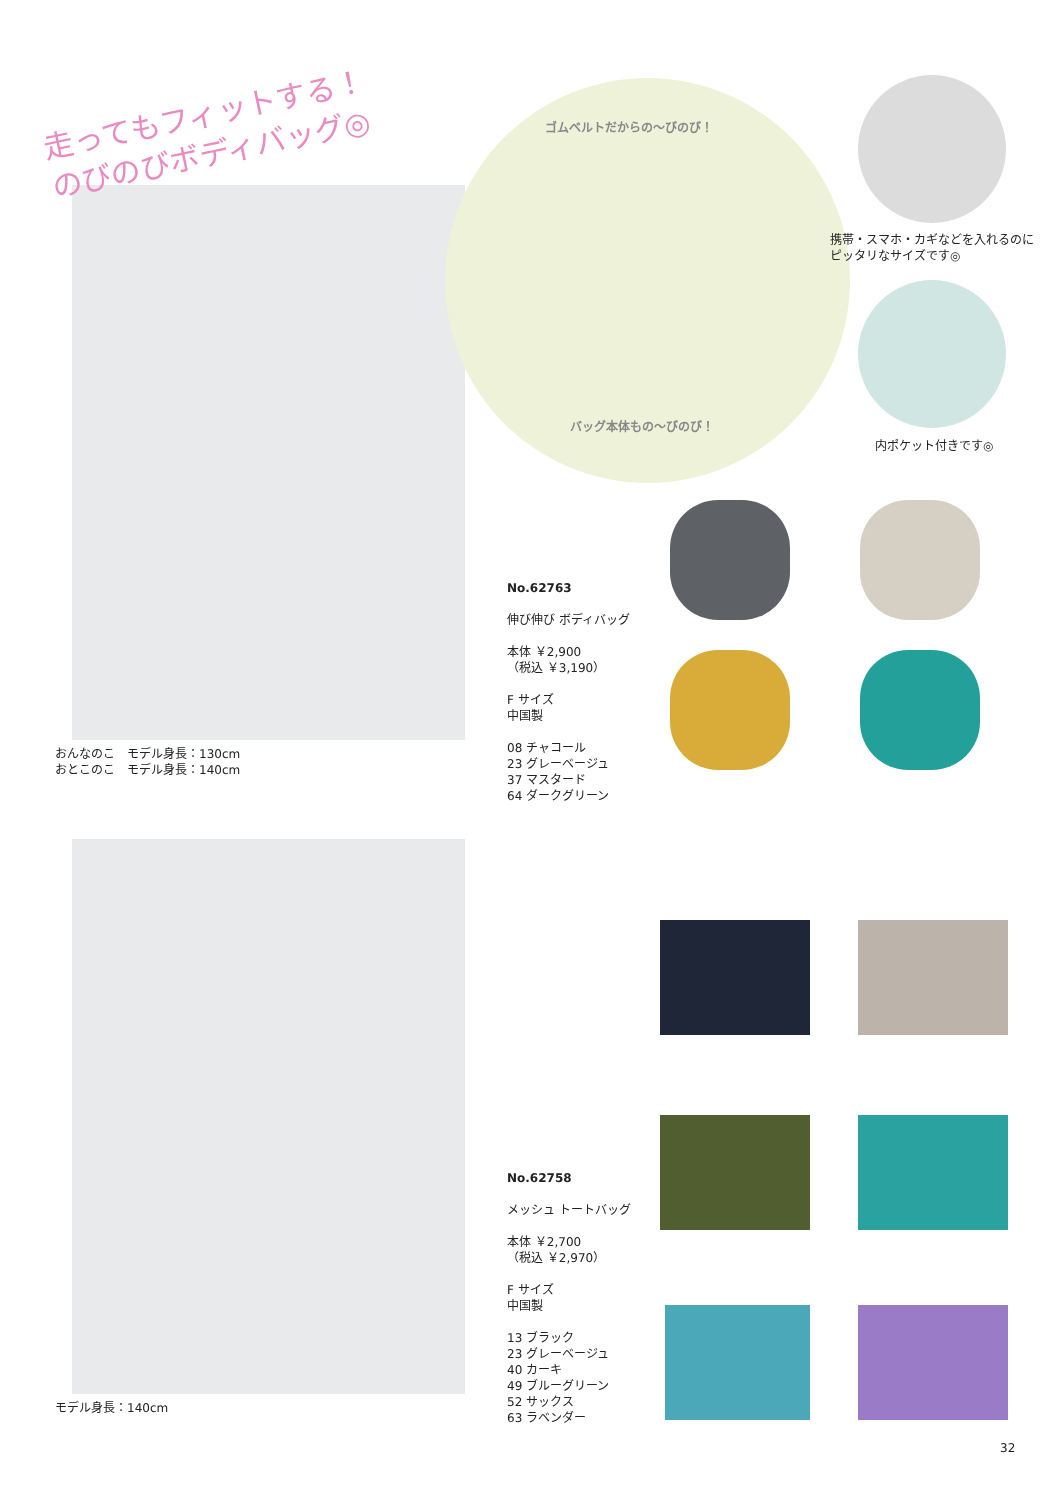走ってもフィットする！
のびのびボディバッグ◎
おんなのこ　モデル身長：130cm
おとこのこ　モデル身長：140cm
ゴムベルトだからの〜びのび！
バッグ本体もの〜びのび！
携帯・スマホ・カギなどを入れるのに
ピッタリなサイズです◎
内ポケット付きです◎
No.62763
伸び伸び ボディバッグ
本体 ￥2,900
（税込 ￥3,190）
F サイズ
中国製
08 チャコール
23 グレーベージュ
37 マスタード
64 ダークグリーン
モデル身長：140cm
No.62758
メッシュ トートバッグ
本体 ￥2,700
（税込 ￥2,970）
F サイズ
中国製
13 ブラック
23 グレーベージュ
40 カーキ
49 ブルーグリーン
52 サックス
63 ラベンダー
32